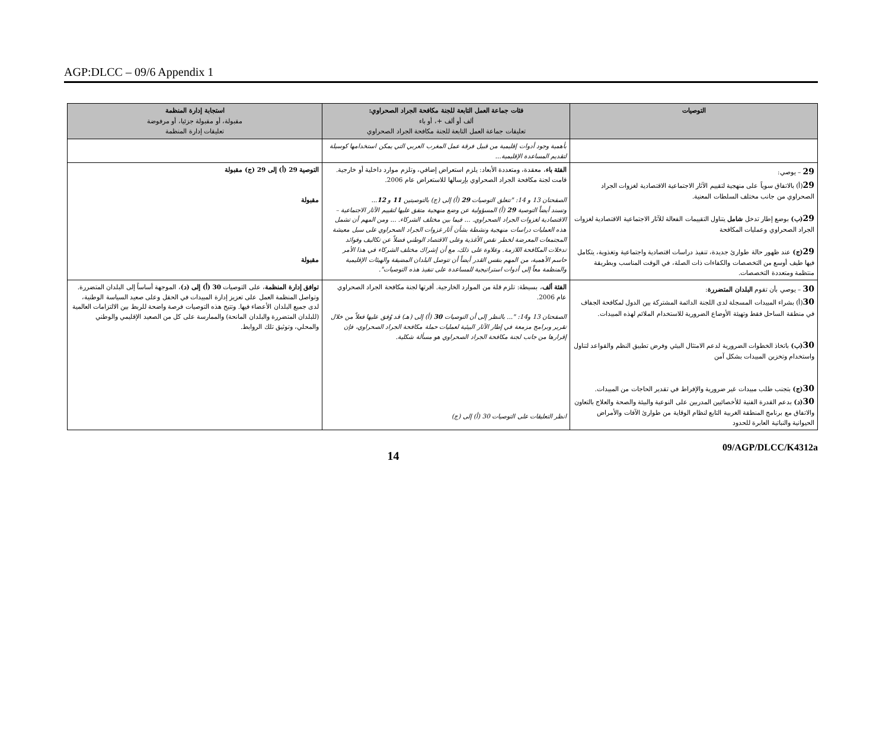AGP:DLCC – 09/6 Appendix 1
| التوصيات | فئات جماعة العمل التابعة للجنة مكافحة الجراد الصحراوي: ألف أو ألف +، أو باء تعليقات جماعة العمل التابعة للجنة مكافحة الجراد الصحراوي | استجابة إدارة المنظمة مقبولة، أو مقبولة جزئيا، أو مرفوضة تعليقات إدارة المنظمة |
| --- | --- | --- |
| | بأهمية وجود أدوات إقليمية من قبيل فرقة عمل المغرب العربي التي يمكن استخدامها كوسيلة لتقديم المساعدة الإقليمية... | |
| 29 – يوصي: 29 (أ) بالاتفاق سوياً على منهجية لتقييم الآثار الاجتماعية الاقتصادية لغزوات الجراد الصحراوي من جانب مختلف السلطات المعنية. 29 (ب) بوضع إطار تدخل شامل يتناول التقييمات الفعالة للآثار الاجتماعية الاقتصادية لغزوات الجراد الصحراوي وعمليات المكافحة 29 (ج) عند ظهور حالة طوارئ جديدة، تنفيذ دراسات اقتصادية واجتماعية وتغذوية، يتكامل فيها طيف أوسع من التخصصات والكفاءات ذات الصلة، في الوقت المناسب وبطريقة منتظمة ومتعددة التخصصات. | الفئة باء ، معقدة، ومتعددة الأبعاد: يلزم استعراض إضافي، وتلزم موارد داخلية أو خارجية. قامت لجنة مكافحة الجراد الصحراوي بإرسالها للاستعراض عام 2006. الصفحتان 13 و 14: "تتعلق التوصيات 29 (أ) إلى (ج) بالتوصيتين 11 و 12 ... وتسند أيضاً التوصية 29 (أ) المسؤولية عن وضع منهجية متفق عليها لتقييم الآثار الاجتماعية – الاقتصادية لغزوات الجراد الصحراوي. ... فيما بين مختلف الشركاء. ... ومن المهم أن تشمل هذه العمليات دراسات منهجية ونشطة بشأن آثار غزوات الجراد الصحراوي على سبل معيشة المجتمعات المعرضة لخطر نقص الأغذية وعلى الاقتصاد الوطني فضلاً عن تكاليف وفوائد تدخلات المكافحة اللازمة. وعلاوة على ذلك، مع أن إشراك مختلف الشركاء في هذا الأمر حاسم الأهمية، من المهم بنفس القدر أيضاً أن تتوصل البلدان المضيفة والهيئات الإقليمية والمنظمة معاً إلى أدوات استراتيجية للمساعدة على تنفيذ هذه التوصيات". | التوصية 29 (أ) إلى 29 (ج) مقبولة مقبولة مقبولة |
| 30 – يوصي بأن تقوم البلدان المتضررة : 30 (أ) بشراء المبيدات المسجلة لدى اللجنة الدائمة المشتركة بين الدول لمكافحة الجفاف في منطقة الساحل فقط وتهيئة الأوضاع الضرورية للاستخدام الملائم لهذه المبيدات. 30 (ب) باتخاذ الخطوات الضرورية لدعم الامتثال البيئي وفرض تطبيق النظم والقواعد لتناول واستخدام وتخزين المبيدات بشكل آمن 30 (ج) بتجنب طلب مبيدات غير ضرورية والإفراط في تقدير الحاجات من المبيدات. 30 (د) بدعم القدرة الفنية للأخصائيين المدربين على النوعية والبيئة والصحة والعلاج بالتعاون والاتفاق مع برنامج المنطقة الغربية التابع لنظام الوقاية من طوارئ الآفات والأمراض الحيوانية والنباتية العابرة للحدود | الفئة ألف ، بسيطة: تلزم قلة من الموارد الخارجية. أقرتها لجنة مكافحة الجراد الصحراوي عام 2006. الصفحتان 13 و14: "... بالنظر إلى أن التوصيات 30 (أ) إلى (هـ) قد وُفق عليها فعلاً من خلال تقرير وبرامج مزمعة في إطار الآثار البيئية لعمليات حملة مكافحة الجراد الصحراوي، فإن إقرارها من جانب لجنة مكافحة الجراد الصحراوي هو مسألة شكلية. انظر التعليقات على التوصيات 30 (أ) إلى (ج) | توافق إدارة المنظمة ، على التوصيات 30 (أ) إلى (د) ، الموجهة أساساً إلى البلدان المتضررة. وتواصل المنظمة العمل على تعزيز إدارة المبيدات في الحقل وعلى صعيد السياسة الوطنية، لدى جميع البلدان الأعضاء فيها. وتتيح هذه التوصيات فرصة واضحة للربط بين الالتزامات العالمية (للبلدان المتضررة والبلدان المانحة) والممارسة على كل من الصعيد الإقليمي والوطني والمحلي، وتوثيق تلك الروابط. |
14 09/AGP/DLCC/K4312a